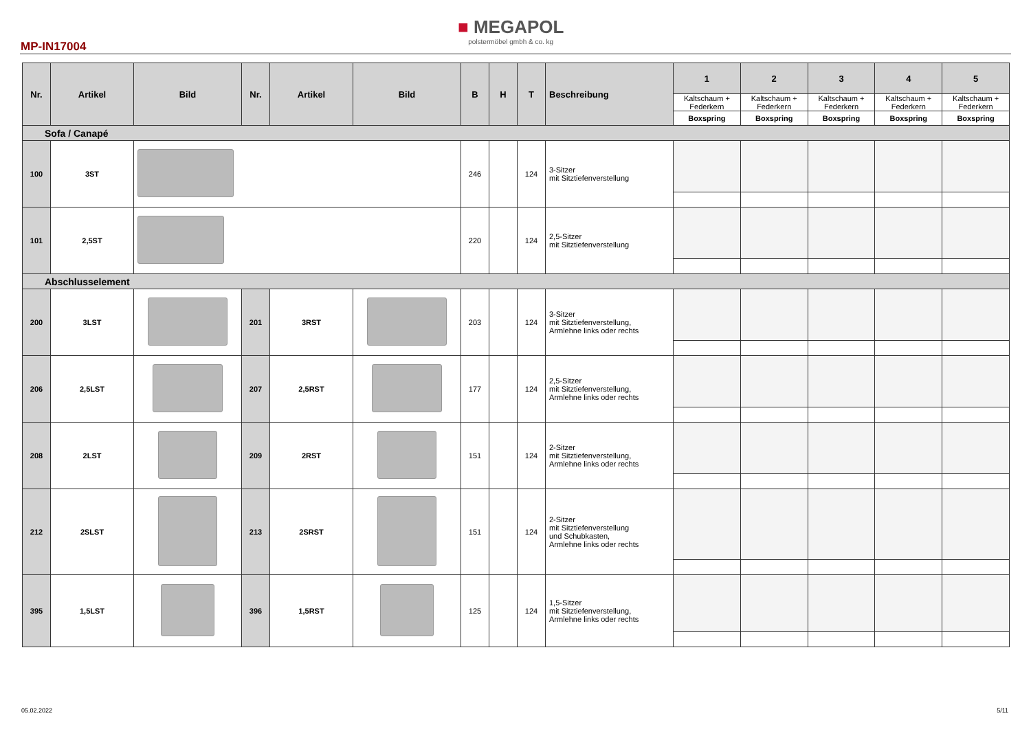MP-IN17004
■ MEGAPOL
polstermöbel gmbh & co. kg
| Nr. | Artikel | Bild | Nr. | Artikel | Bild | B | H | T | Beschreibung | 1 | 2 | 3 | 4 | 5 |
| --- | --- | --- | --- | --- | --- | --- | --- | --- | --- | --- | --- | --- | --- | --- |
| | | | | | | | | | | Kaltschaum + Federkern | Kaltschaum + Federkern | Kaltschaum + Federkern | Kaltschaum + Federkern | Kaltschaum + Federkern |
| | | | | | | | | | | Boxspring | Boxspring | Boxspring | Boxspring | Boxspring |
| Sofa / Canapé | | | | | | | | | | | | | | |
| 100 | 3ST | | | | | 246 | | 124 | 3-Sitzer mit Sitztiefenverstellung | | | | | |
| 101 | 2,5ST | | | | | 220 | | 124 | 2,5-Sitzer mit Sitztiefenverstellung | | | | | |
| Abschlusselement | | | | | | | | | | | | | | |
| 200 | 3LST | | 201 | 3RST | | 203 | | 124 | 3-Sitzer mit Sitztiefenverstellung, Armlehne links oder rechts | | | | | |
| 206 | 2,5LST | | 207 | 2,5RST | | 177 | | 124 | 2,5-Sitzer mit Sitztiefenverstellung, Armlehne links oder rechts | | | | | |
| 208 | 2LST | | 209 | 2RST | | 151 | | 124 | 2-Sitzer mit Sitztiefenverstellung, Armlehne links oder rechts | | | | | |
| 212 | 2SLST | | 213 | 2SRST | | 151 | | 124 | 2-Sitzer mit Sitztiefenverstellung und Schubkasten, Armlehne links oder rechts | | | | | |
| 395 | 1,5LST | | 396 | 1,5RST | | 125 | | 124 | 1,5-Sitzer mit Sitztiefenverstellung, Armlehne links oder rechts | | | | | |
05.02.2022 5/11